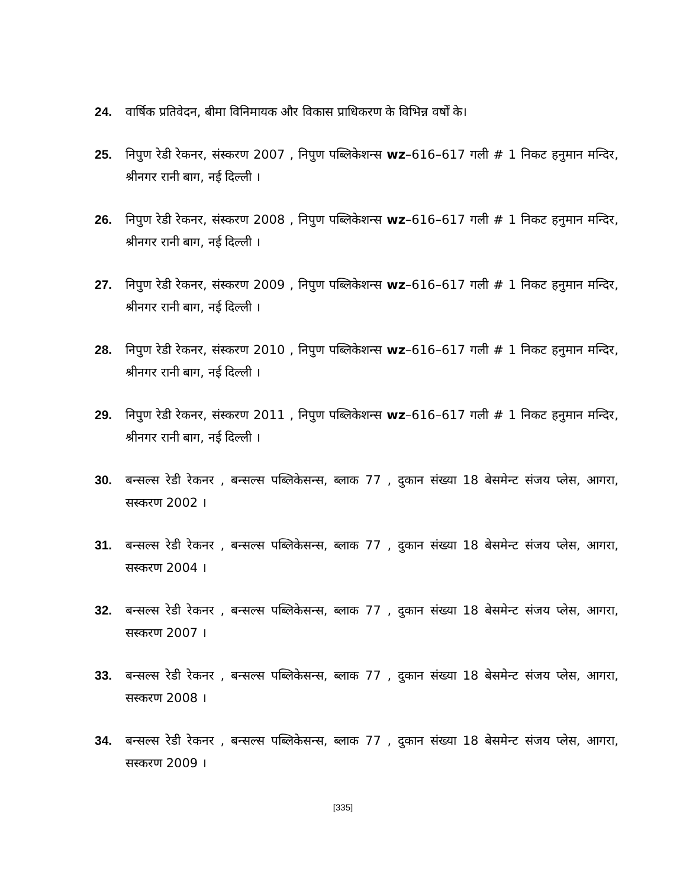24. वार्षिक प्रतिवेदन, बीमा विनिमायक और विकास प्राधिकरण के विभिन्न वर्षों के।
25. निपुण रेडी रेकनर, संस्करण 2007 , निपुण पब्लिकेशन्स wz–616–617 गली # 1 निकट हनुमान मन्दिर, श्रीनगर रानी बाग, नई दिल्ली ।
26. निपुण रेडी रेकनर, संस्करण 2008 , निपुण पब्लिकेशन्स wz–616–617 गली # 1 निकट हनुमान मन्दिर, श्रीनगर रानी बाग, नई दिल्ली ।
27. निपुण रेडी रेकनर, संस्करण 2009 , निपुण पब्लिकेशन्स wz–616–617 गली # 1 निकट हनुमान मन्दिर, श्रीनगर रानी बाग, नई दिल्ली ।
28. निपुण रेडी रेकनर, संस्करण 2010 , निपुण पब्लिकेशन्स wz–616–617 गली # 1 निकट हनुमान मन्दिर, श्रीनगर रानी बाग, नई दिल्ली ।
29. निपुण रेडी रेकनर, संस्करण 2011 , निपुण पब्लिकेशन्स wz–616–617 गली # 1 निकट हनुमान मन्दिर, श्रीनगर रानी बाग, नई दिल्ली ।
30. बन्सल्स रेडी रेकनर , बन्सल्स पब्लिकेसन्स, ब्लाक 77 , दुकान संख्या 18 बेसमेन्ट संजय प्लेस, आगरा, सस्करण 2002 ।
31. बन्सल्स रेडी रेकनर , बन्सल्स पब्लिकेसन्स, ब्लाक 77 , दुकान संख्या 18 बेसमेन्ट संजय प्लेस, आगरा, सस्करण 2004 ।
32. बन्सल्स रेडी रेकनर , बन्सल्स पब्लिकेसन्स, ब्लाक 77 , दुकान संख्या 18 बेसमेन्ट संजय प्लेस, आगरा, सस्करण 2007 ।
33. बन्सल्स रेडी रेकनर , बन्सल्स पब्लिकेसन्स, ब्लाक 77 , दुकान संख्या 18 बेसमेन्ट संजय प्लेस, आगरा, सस्करण 2008 ।
34. बन्सल्स रेडी रेकनर , बन्सल्स पब्लिकेसन्स, ब्लाक 77 , दुकान संख्या 18 बेसमेन्ट संजय प्लेस, आगरा, सस्करण 2009 ।
[335]